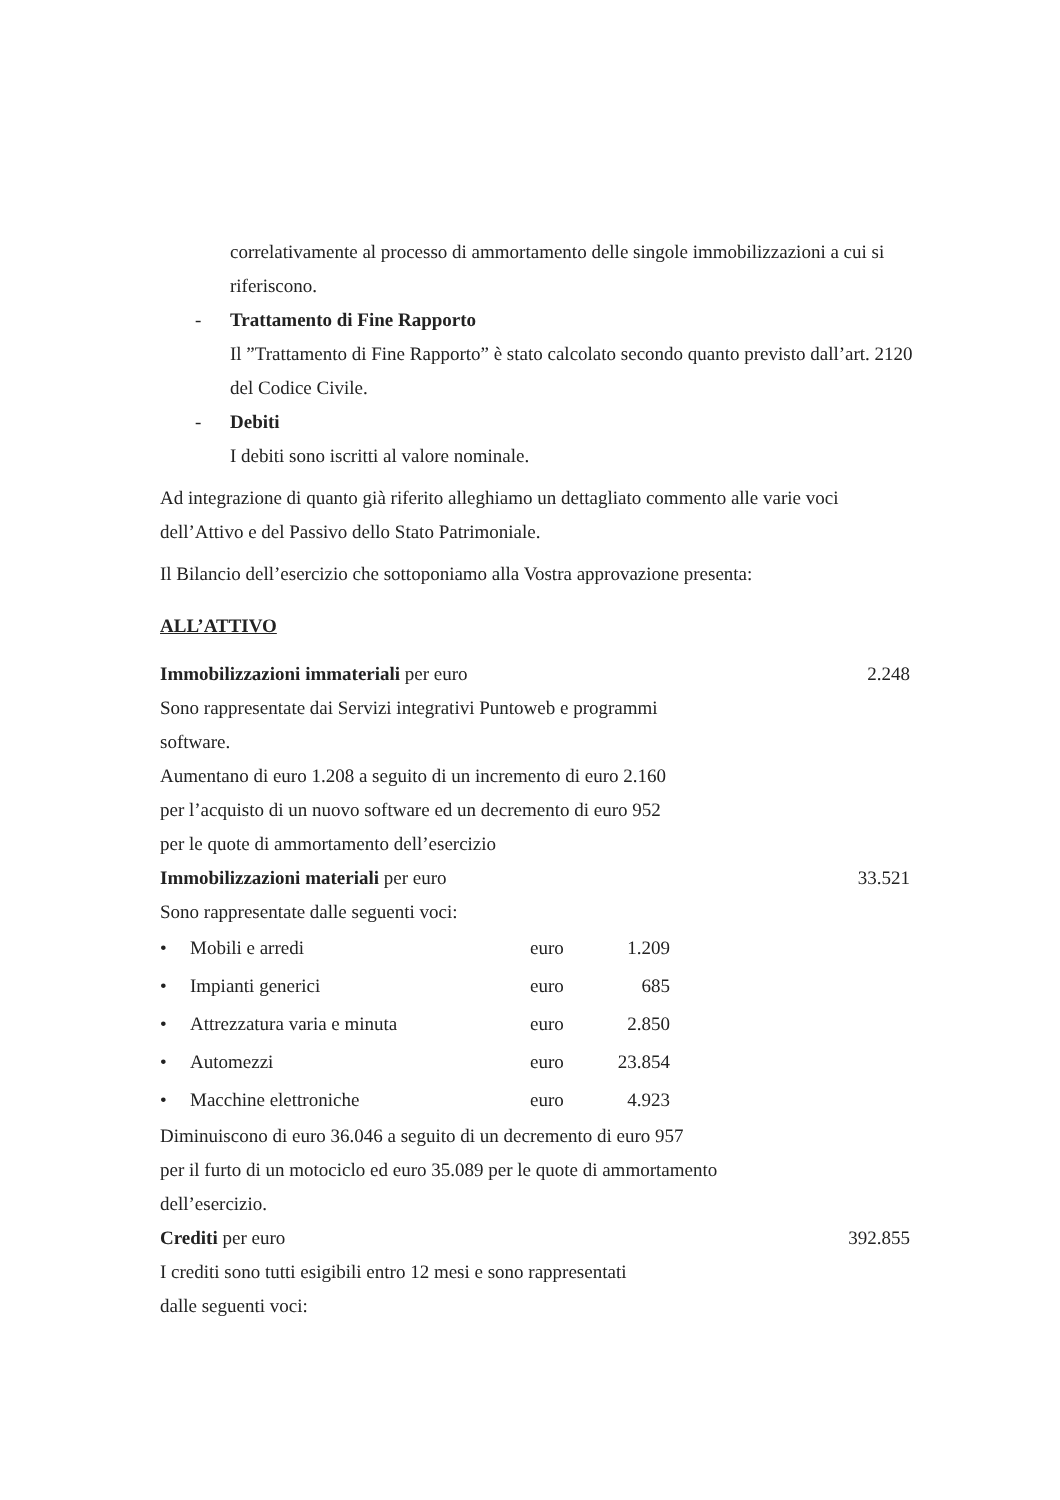correlativamente al processo di ammortamento delle singole immobilizzazioni a cui si riferiscono.
- Trattamento di Fine Rapporto
Il ”Trattamento di Fine Rapporto” è stato calcolato secondo quanto previsto dall’art. 2120 del Codice Civile.
- Debiti
I debiti sono iscritti al valore nominale.
Ad integrazione di quanto già riferito alleghiamo un dettagliato commento alle varie voci dell’Attivo e del Passivo dello Stato Patrimoniale.
Il Bilancio dell’esercizio che sottoponiamo alla Vostra approvazione presenta:
ALL’ATTIVO
Immobilizzazioni immateriali per euro 2.248
Sono rappresentate dai Servizi integrativi Puntoweb e programmi
software.
Aumentano di euro 1.208 a seguito di un incremento di euro 2.160
per l’acquisto di un nuovo software ed un decremento di euro 952
per le quote di ammortamento dell’esercizio
Immobilizzazioni materiali per euro 33.521
Sono rappresentate dalle seguenti voci:
| • | Mobili e arredi | euro | 1.209 |
| • | Impianti generici | euro | 685 |
| • | Attrezzatura varia e minuta | euro | 2.850 |
| • | Automezzi | euro | 23.854 |
| • | Macchine elettroniche | euro | 4.923 |
Diminuiscono di euro 36.046 a seguito di un decremento di euro 957
per il furto di un motociclo ed euro 35.089 per le quote di ammortamento
dell’esercizio.
Crediti per euro 392.855
I crediti sono tutti esigibili entro 12 mesi e sono rappresentati
dalle seguenti voci: